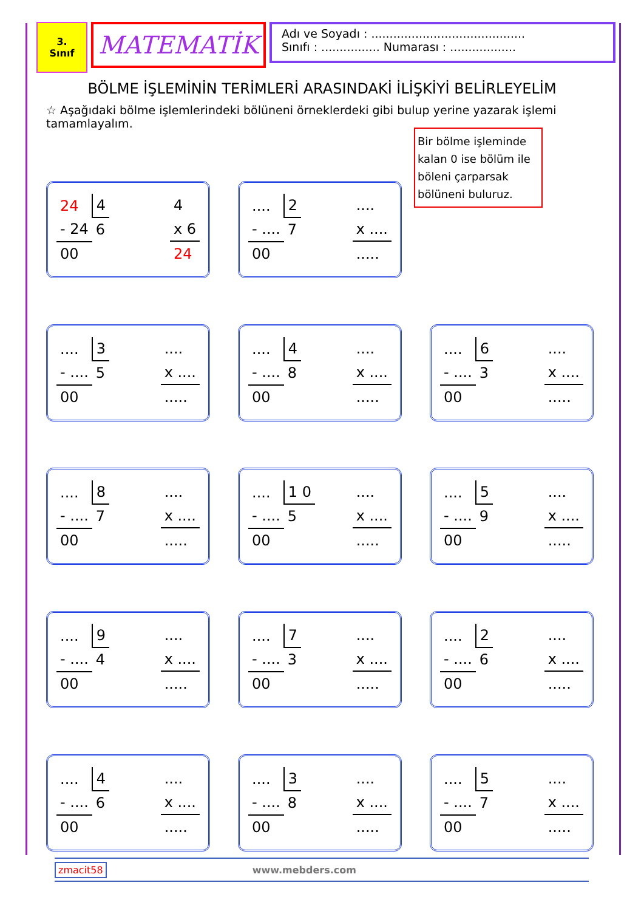3.
Sınıf
MATEMATİK
Adı ve Soyadı : ..........................................
Sınıfı : ................ Numarası : ..................
BÖLME İŞLEMİNİN TERİMLERİ ARASINDAKİ İLİŞKİYİ BELİRLEYELİM
☆ Aşağıdaki bölme işlemlerindeki bölüneni örneklerdeki gibi bulup yerine yazarak işlemi tamamlayalım.
Bir bölme işleminde kalan 0 ise bölüm ile böleni çarparsak bölüneni buluruz.
| 24 | 4 |
| - 24 | 6 |
| 00 | |
| 4 |
| x 6 |
| 24 |
| .... | 2 |
| - .... | 7 |
| 00 | |
| .... |
| x .... |
| ..... |
| .... | 3 |
| - .... | 5 |
| 00 | |
| .... |
| x .... |
| ..... |
| .... | 4 |
| - .... | 8 |
| 00 | |
| .... |
| x .... |
| ..... |
| .... | 6 |
| - .... | 3 |
| 00 | |
| .... |
| x .... |
| ..... |
| .... | 8 |
| - .... | 7 |
| 00 | |
| .... |
| x .... |
| ..... |
| .... | 1 0 |
| - .... | 5 |
| 00 | |
| .... |
| x .... |
| ..... |
| .... | 5 |
| - .... | 9 |
| 00 | |
| .... |
| x .... |
| ..... |
| .... | 9 |
| - .... | 4 |
| 00 | |
| .... |
| x .... |
| ..... |
| .... | 7 |
| - .... | 3 |
| 00 | |
| .... |
| x .... |
| ..... |
| .... | 2 |
| - .... | 6 |
| 00 | |
| .... |
| x .... |
| ..... |
| .... | 4 |
| - .... | 6 |
| 00 | |
| .... |
| x .... |
| ..... |
| .... | 3 |
| - .... | 8 |
| 00 | |
| .... |
| x .... |
| ..... |
| .... | 5 |
| - .... | 7 |
| 00 | |
| .... |
| x .... |
| ..... |
zmacit58 www.mebders.com